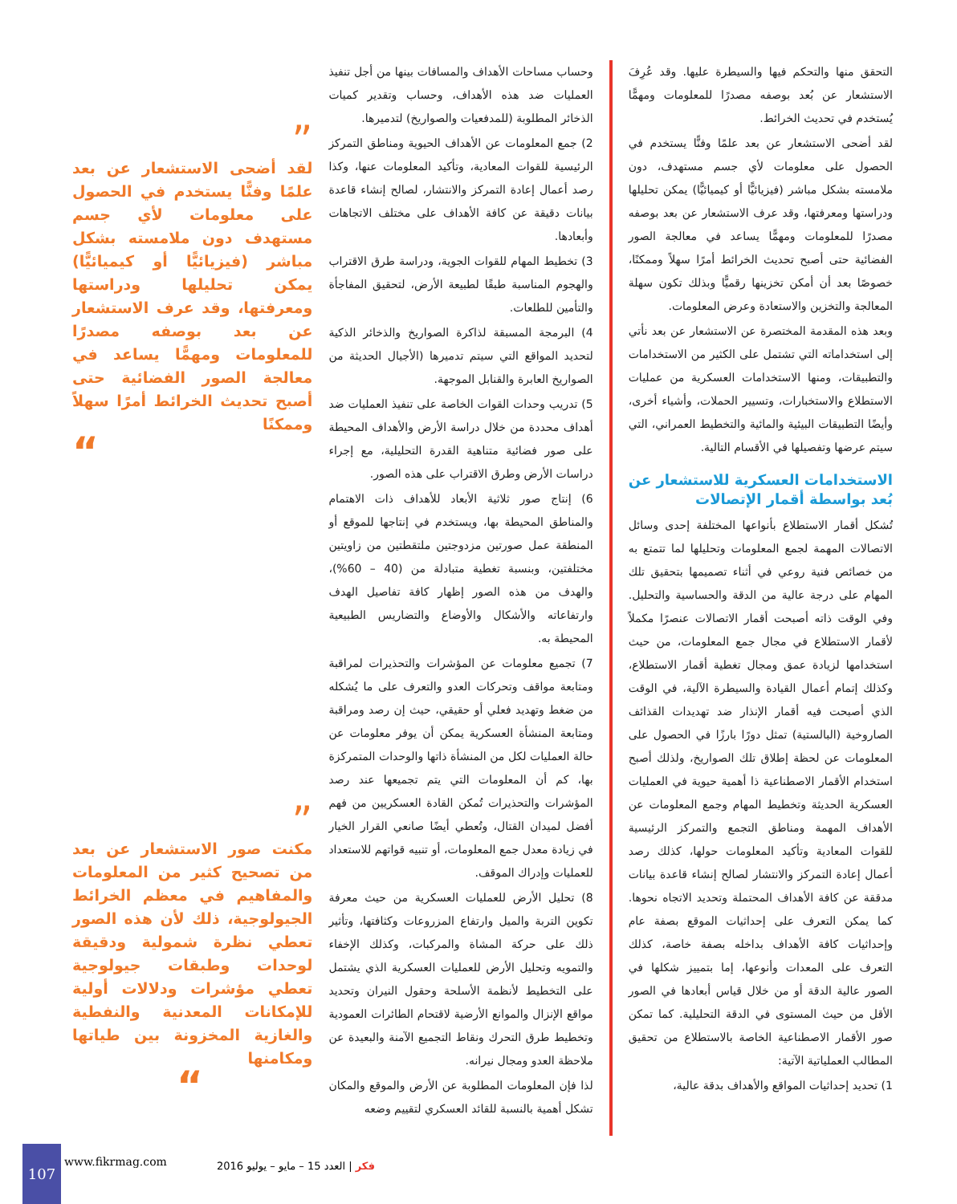التحقق منها والتحكم فيها والسيطرة عليها. وقد عُرِفَ الاستشعار عن بُعد بوصفه مصدرًا للمعلومات ومهمًّا يُستخدم في تحديث الخرائط.
لقد أضحى الاستشعار عن بعد علمًا وفنًّا يستخدم في الحصول على معلومات لأي جسم مستهدف، دون ملامسته بشكل مباشر (فيزيائيًّا أو كيميائيًّا) يمكن تحليلها ودراستها ومعرفتها، وقد عرف الاستشعار عن بعد بوصفه مصدرًا للمعلومات ومهمًّا يساعد في معالجة الصور الفضائية حتى أصبح تحديث الخرائط أمرًا سهلاً وممكنًا، خصوصًا بعد أن أمكن تخزينها رقميًّا وبذلك تكون سهلة المعالجة والتخزين والاستعادة وعرض المعلومات.
وبعد هذه المقدمة المختصرة عن الاستشعار عن بعد نأتي إلى استخداماته التي تشتمل على الكثير من الاستخدامات والتطبيقات، ومنها الاستخدامات العسكرية من عمليات الاستطلاع والاستخبارات، وتسيير الحملات، وأشياء أخرى، وأيضًا التطبيقات البيئية والمائية والتخطيط العمراني، التي سيتم عرضها وتفصيلها في الأقسام التالية.
الاستخدامات العسكرية للاستشعار عن بُعد بواسطة أقمار الإتصالات
تُشكل أقمار الاستطلاع بأنواعها المختلفة إحدى وسائل الاتصالات المهمة لجمع المعلومات وتحليلها لما تتمتع به من خصائص فنية روعي في أثناء تصميمها بتحقيق تلك المهام على درجة عالية من الدقة والحساسية والتحليل. وفي الوقت ذاته أصبحت أقمار الاتصالات عنصرًا مكملاً لأقمار الاستطلاع في مجال جمع المعلومات، من حيث استخدامها لزيادة عمق ومجال تغطية أقمار الاستطلاع، وكذلك إتمام أعمال القيادة والسيطرة الآلية، في الوقت الذي أصبحت فيه أقمار الإنذار ضد تهديدات القذائف الصاروخية (البالستية) تمثل دورًا بارزًا في الحصول على المعلومات عن لحظة إطلاق تلك الصواريخ، ولذلك أصبح استخدام الأقمار الاصطناعية ذا أهمية حيوية في العمليات العسكرية الحديثة وتخطيط المهام وجمع المعلومات عن الأهداف المهمة ومناطق التجمع والتمركز الرئيسية للقوات المعادية وتأكيد المعلومات حولها، كذلك رصد أعمال إعادة التمركز والانتشار لصالح إنشاء قاعدة بيانات مدققة عن كافة الأهداف المحتملة وتحديد الاتجاه نحوها. كما يمكن التعرف على إحداثيات الموقع بصفة عام وإحداثيات كافة الأهداف بداخله بصفة خاصة، كذلك التعرف على المعدات وأنوعها، إما بتمييز شكلها في الصور عالية الدقة أو من خلال قياس أبعادها في الصور الأقل من حيث المستوى في الدقة التحليلية. كما تمكن صور الأقمار الاصطناعية الخاصة بالاستطلاع من تحقيق المطالب العملياتية الآتية:
1) تحديد إحداثيات المواقع والأهداف بدقة عالية،
وحساب مساحات الأهداف والمسافات بينها من أجل تنفيذ العمليات ضد هذه الأهداف، وحساب وتقدير كميات الذخائر المطلوبة (للمدفعيات والصواريخ) لتدميرها.
2) جمع المعلومات عن الأهداف الحيوية ومناطق التمركز الرئيسية للقوات المعادية، وتأكيد المعلومات عنها، وكذا رصد أعمال إعادة التمركز والانتشار، لصالح إنشاء قاعدة بيانات دقيقة عن كافة الأهداف على مختلف الاتجاهات وأبعادها.
3) تخطيط المهام للقوات الجوية، ودراسة طرق الاقتراب والهجوم المناسبة طبقًا لطبيعة الأرض، لتحقيق المفاجأة والتأمين للطلعات.
4) البرمجة المسبقة لذاكرة الصواريخ والذخائر الذكية لتحديد المواقع التي سيتم تدميرها (الأجيال الحديثة من الصواريخ العابرة والقنابل الموجهة.
5) تدريب وحدات القوات الخاصة على تنفيذ العمليات ضد أهداف محددة من خلال دراسة الأرض والأهداف المحيطة على صور فضائية متناهية القدرة التحليلية، مع إجراء دراسات الأرض وطرق الاقتراب على هذه الصور.
6) إنتاج صور ثلاثية الأبعاد للأهداف ذات الاهتمام والمناطق المحيطة بها، ويستخدم في إنتاجها للموقع أو المنطقة عمل صورتين مزدوجتين ملتقطتين من زاويتين مختلفتين، وبنسبة تغطية متبادلة من (40 – 60%)، والهدف من هذه الصور إظهار كافة تفاصيل الهدف وارتفاعاته والأشكال والأوضاع والتضاريس الطبيعية المحيطة به.
7) تجميع معلومات عن المؤشرات والتحذيرات لمراقبة ومتابعة مواقف وتحركات العدو والتعرف على ما يُشكله من ضغط وتهديد فعلي أو حقيقي، حيث إن رصد ومراقبة ومتابعة المنشأة العسكرية يمكن أن يوفر معلومات عن حالة العمليات لكل من المنشأة ذاتها والوحدات المتمركزة بها، كم أن المعلومات التي يتم تجميعها عند رصد المؤشرات والتحذيرات تُمكن القادة العسكريين من فهم أفضل لميدان القتال، وتُعطي أيضًا صانعي القرار الخيار في زيادة معدل جمع المعلومات، أو تنبيه قواتهم للاستعداد للعمليات وإدراك الموقف.
8) تحليل الأرض للعمليات العسكرية من حيث معرفة تكوين التربة والميل وارتفاع المزروعات وكثافتها، وتأثير ذلك على حركة المشاة والمركبات، وكذلك الإخفاء والتمويه وتحليل الأرض للعمليات العسكرية الذي يشتمل على التخطيط لأنظمة الأسلحة وحقول النيران وتحديد مواقع الإنزال والموانع الأرضية لاقتحام الطائرات العمودية وتخطيط طرق التحرك ونقاط التجميع الآمنة والبعيدة عن ملاحظة العدو ومجال نيرانه.
لذا فإن المعلومات المطلوبة عن الأرض والموقع والمكان تشكل أهمية بالنسبة للقائد العسكري لتقييم وضعه
”
لقد أضحى الاستشعار عن بعد علمًا وفنًّا يستخدم في الحصول على معلومات لأي جسم مستهدف دون ملامسته بشكل مباشر (فيزيائيًّا أو كيميائيًّا) يمكن تحليلها ودراستها ومعرفتها، وقد عرف الاستشعار عن بعد بوصفه مصدرًا للمعلومات ومهمًّا يساعد في معالجة الصور الفضائية حتى أصبح تحديث الخرائط أمرًا سهلاً وممكنًا
“
”
مكنت صور الاستشعار عن بعد من تصحيح كثير من المعلومات والمفاهيم في معظم الخرائط الجيولوجية، ذلك لأن هذه الصور تعطي نظرة شمولية ودقيقة لوحدات وطبقات جيولوجية تعطي مؤشرات ودلالات أولية للإمكانات المعدنية والنفطية والغازية المخزونة بين طياتها ومكامنها
“
107
www.fikrmag.com
فكر | العدد 15 – مايو – يوليو 2016